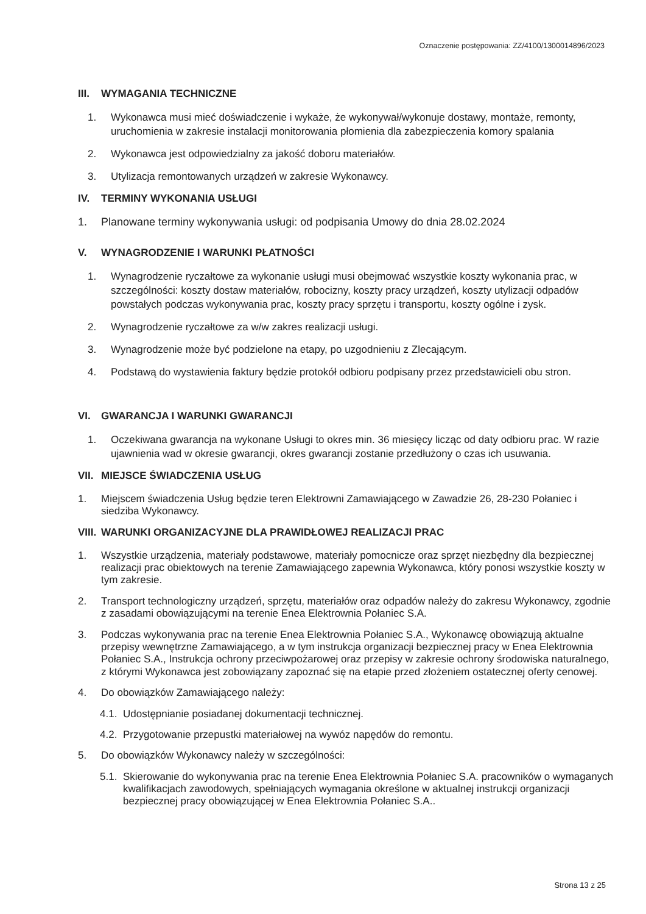Oznaczenie postępowania: ZZ/4100/1300014896/2023
III. WYMAGANIA TECHNICZNE
1. Wykonawca musi mieć doświadczenie i wykaże, że wykonywał/wykonuje dostawy, montaże, remonty, uruchomienia w zakresie instalacji monitorowania płomienia dla zabezpieczenia komory spalania
2. Wykonawca jest odpowiedzialny za jakość doboru materiałów.
3. Utylizacja remontowanych urządzeń w zakresie Wykonawcy.
IV. TERMINY WYKONANIA USŁUGI
1. Planowane terminy wykonywania usługi: od podpisania Umowy do dnia 28.02.2024
V. WYNAGRODZENIE I WARUNKI PŁATNOŚCI
1. Wynagrodzenie ryczałtowe za wykonanie usługi musi obejmować wszystkie koszty wykonania prac, w szczególności: koszty dostaw materiałów, robocizny, koszty pracy urządzeń, koszty utylizacji odpadów powstałych podczas wykonywania prac, koszty pracy sprzętu i transportu, koszty ogólne i zysk.
2. Wynagrodzenie ryczałtowe za w/w zakres realizacji usługi.
3. Wynagrodzenie może być podzielone na etapy, po uzgodnieniu z Zlecającym.
4. Podstawą do wystawienia faktury będzie protokół odbioru podpisany przez przedstawicieli obu stron.
VI. GWARANCJA I WARUNKI GWARANCJI
1. Oczekiwana gwarancja na wykonane Usługi to okres min. 36 miesięcy licząc od daty odbioru prac. W razie ujawnienia wad w okresie gwarancji, okres gwarancji zostanie przedłużony o czas ich usuwania.
VII. MIEJSCE ŚWIADCZENIA USŁUG
1. Miejscem świadczenia Usług będzie teren Elektrowni Zamawiającego w Zawadzie 26, 28-230 Połaniec i siedziba Wykonawcy.
VIII. WARUNKI ORGANIZACYJNE DLA PRAWIDŁOWEJ REALIZACJI PRAC
1. Wszystkie urządzenia, materiały podstawowe, materiały pomocnicze oraz sprzęt niezbędny dla bezpiecznej realizacji prac obiektowych na terenie Zamawiającego zapewnia Wykonawca, który ponosi wszystkie koszty w tym zakresie.
2. Transport technologiczny urządzeń, sprzętu, materiałów oraz odpadów należy do zakresu Wykonawcy, zgodnie z zasadami obowiązującymi na terenie Enea Elektrownia Połaniec S.A.
3. Podczas wykonywania prac na terenie Enea Elektrownia Połaniec S.A., Wykonawcę obowiązują aktualne przepisy wewnętrzne Zamawiającego, a w tym instrukcja organizacji bezpiecznej pracy w Enea Elektrownia Połaniec S.A., Instrukcja ochrony przeciwpożarowej oraz przepisy w zakresie ochrony środowiska naturalnego, z którymi Wykonawca jest zobowiązany zapoznać się na etapie przed złożeniem ostatecznej oferty cenowej.
4. Do obowiązków Zamawiającego należy:
4.1.
Udostępnianie posiadanej dokumentacji technicznej.
4.2.
Przygotowanie przepustki materiałowej na wywóz napędów do remontu.
5. Do obowiązków Wykonawcy należy w szczególności:
5.1.
Skierowanie do wykonywania prac na terenie Enea Elektrownia Połaniec S.A. pracowników o wymaganych kwalifikacjach zawodowych, spełniających wymagania określone w aktualnej instrukcji organizacji bezpiecznej pracy obowiązującej w Enea Elektrownia Połaniec S.A..
Strona 13 z 25